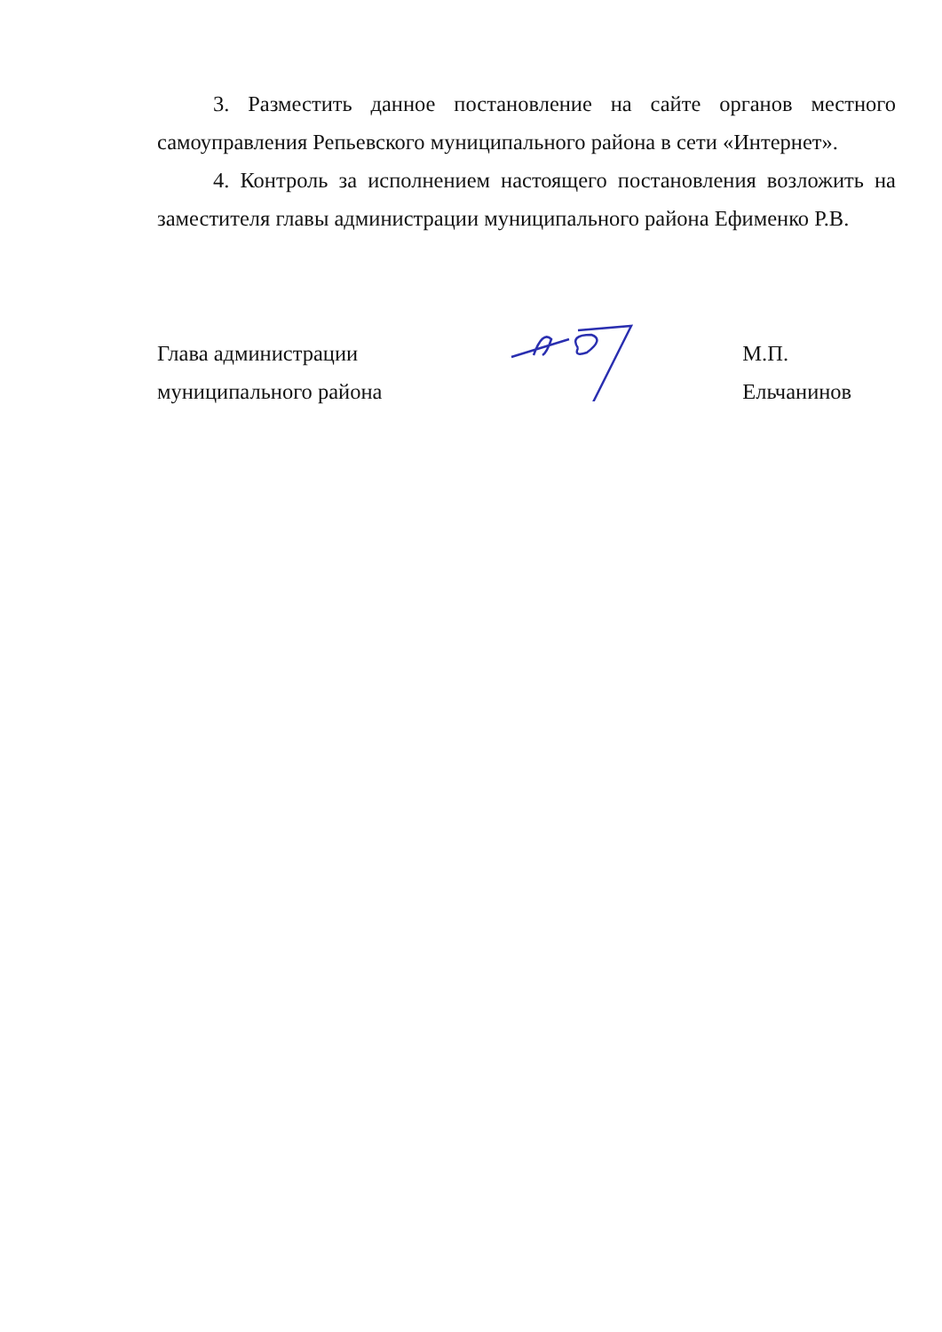3. Разместить данное постановление на сайте органов местного самоуправления Репьевского муниципального района в сети «Интернет».
4. Контроль за исполнением настоящего постановления возложить на заместителя главы администрации муниципального района Ефименко Р.В.
Глава администрации
муниципального района
М.П. Ельчанинов